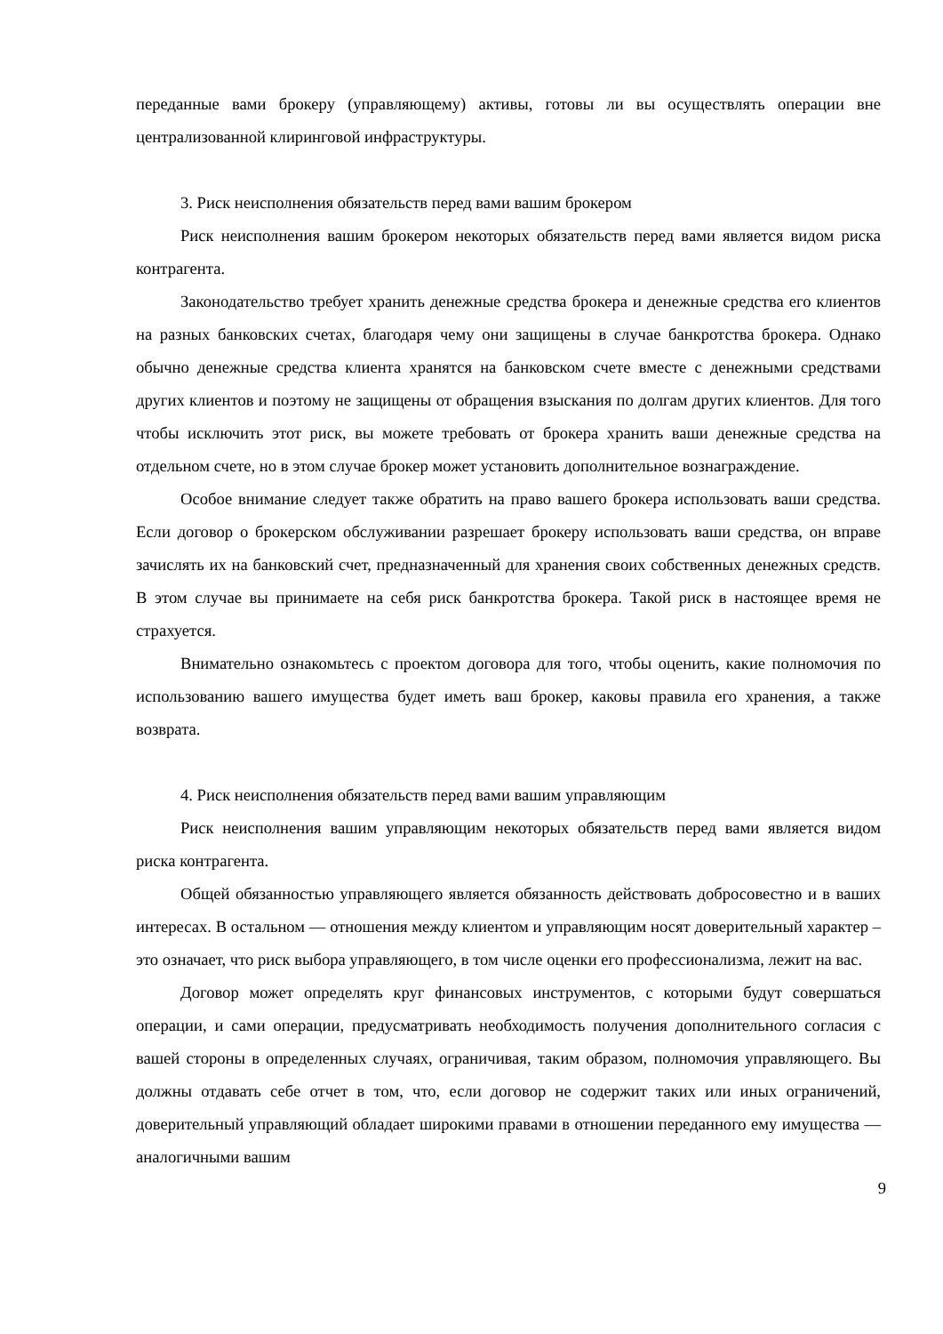переданные вами брокеру (управляющему) активы, готовы ли вы осуществлять операции вне централизованной клиринговой инфраструктуры.
3. Риск неисполнения обязательств перед вами вашим брокером
Риск неисполнения вашим брокером некоторых обязательств перед вами является видом риска контрагента.
Законодательство требует хранить денежные средства брокера и денежные средства его клиентов на разных банковских счетах, благодаря чему они защищены в случае банкротства брокера. Однако обычно денежные средства клиента хранятся на банковском счете вместе с денежными средствами других клиентов и поэтому не защищены от обращения взыскания по долгам других клиентов. Для того чтобы исключить этот риск, вы можете требовать от брокера хранить ваши денежные средства на отдельном счете, но в этом случае брокер может установить дополнительное вознаграждение.
Особое внимание следует также обратить на право вашего брокера использовать ваши средства. Если договор о брокерском обслуживании разрешает брокеру использовать ваши средства, он вправе зачислять их на банковский счет, предназначенный для хранения своих собственных денежных средств. В этом случае вы принимаете на себя риск банкротства брокера. Такой риск в настоящее время не страхуется.
Внимательно ознакомьтесь с проектом договора для того, чтобы оценить, какие полномочия по использованию вашего имущества будет иметь ваш брокер, каковы правила его хранения, а также возврата.
4. Риск неисполнения обязательств перед вами вашим управляющим
Риск неисполнения вашим управляющим некоторых обязательств перед вами является видом риска контрагента.
Общей обязанностью управляющего является обязанность действовать добросовестно и в ваших интересах. В остальном — отношения между клиентом и управляющим носят доверительный характер – это означает, что риск выбора управляющего, в том числе оценки его профессионализма, лежит на вас.
Договор может определять круг финансовых инструментов, с которыми будут совершаться операции, и сами операции, предусматривать необходимость получения дополнительного согласия с вашей стороны в определенных случаях, ограничивая, таким образом, полномочия управляющего. Вы должны отдавать себе отчет в том, что, если договор не содержит таких или иных ограничений, доверительный управляющий обладает широкими правами в отношении переданного ему имущества — аналогичными вашим
9